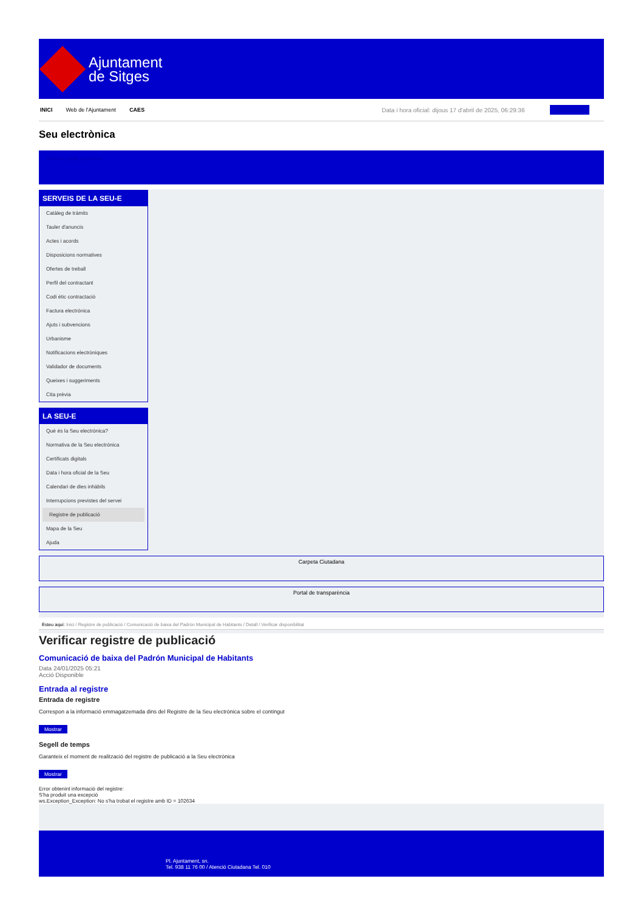Ajuntament
de Sitges
INICI Web de l'Ajuntament CAES Data i hora oficial: dijous 17 d'abril de 2025, 06:29:36 Sincronitza
Seu electrònica
Obtenir còpia autèntica
SERVEIS DE LA SEU-E
Catàleg de tràmits
Tauler d'anuncis
Actes i acords
Disposicions normatives
Ofertes de treball
Perfil del contractant
Codi ètic contractació
Factura electrònica
Ajuts i subvencions
Urbanisme
Notificacions electròniques
Validador de documents
Queixes i suggeriments
Cita prèvia
LA SEU-E
Què és la Seu electrònica?
Normativa de la Seu electrònica
Certificats digitals
Data i hora oficial de la Seu
Calendari de dies inhàbils
Interrupcions previstes del servei
Registre de publicació
Mapa de la Seu
Ajuda
Carpeta Ciutadana
Portal de transparència
Esteu aquí: Inici / Registre de publicació / Comunicació de baixa del Padrón Municipal de Habitants / Detall / Verificar disponibilitat
Verificar registre de publicació
Comunicació de baixa del Padrón Municipal de Habitants
Data 24/01/2025 05:21
Acció Disponible
Entrada al registre
Entrada de registre
Correspon a la informació emmagatzemada dins del Registre de la Seu electrònica sobre el contingut
Mostrar
Segell de temps
Garanteix el moment de realització del registre de publicació a la Seu electrònica
Mostrar
Error obtenint informació del registre:
S'ha produit una excepció
ws.Exception_Exception: No s'ha trobat el registre amb ID = 102634
Pl. Ajuntament, sn.
Tel. 938 11 76 00 / Atenció Ciutadana Tel. 010